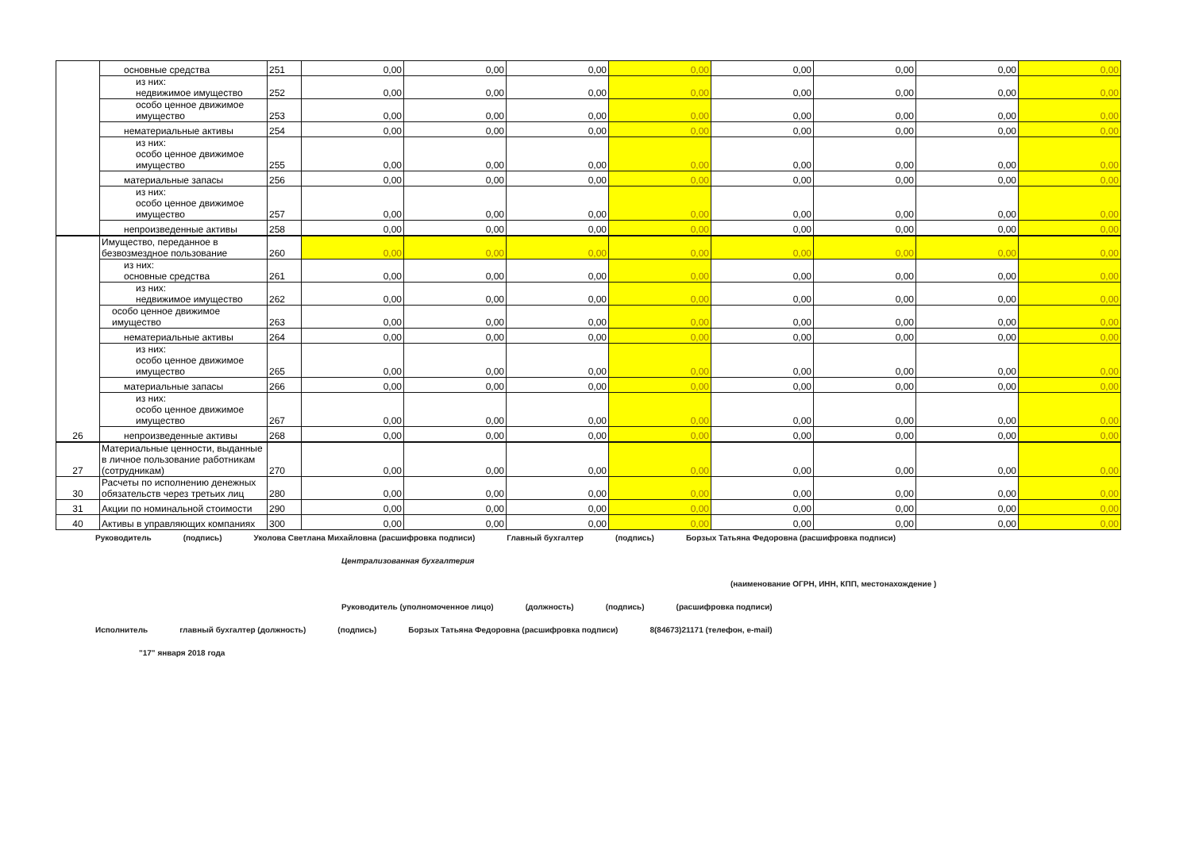| | основные средства | 251 | 0,00 | 0,00 | 0,00 | 0,00 | 0,00 | 0,00 | 0,00 | 0,00 |
| | из них: недвижимое имущество | 252 | 0,00 | 0,00 | 0,00 | 0,00 | 0,00 | 0,00 | 0,00 | 0,00 |
| | особо ценное движимое имущество | 253 | 0,00 | 0,00 | 0,00 | 0,00 | 0,00 | 0,00 | 0,00 | 0,00 |
| | нематериальные активы | 254 | 0,00 | 0,00 | 0,00 | 0,00 | 0,00 | 0,00 | 0,00 | 0,00 |
| | из них: особо ценное движимое имущество | 255 | 0,00 | 0,00 | 0,00 | 0,00 | 0,00 | 0,00 | 0,00 | 0,00 |
| | материальные запасы | 256 | 0,00 | 0,00 | 0,00 | 0,00 | 0,00 | 0,00 | 0,00 | 0,00 |
| | из них: особо ценное движимое имущество | 257 | 0,00 | 0,00 | 0,00 | 0,00 | 0,00 | 0,00 | 0,00 | 0,00 |
| | непроизведенные активы | 258 | 0,00 | 0,00 | 0,00 | 0,00 | 0,00 | 0,00 | 0,00 | 0,00 |
| 26 | Имущество, переданное в безвозмездное пользование | 260 | 0,00 | 0,00 | 0,00 | 0,00 | 0,00 | 0,00 | 0,00 | 0,00 |
| | из них: основные средства | 261 | 0,00 | 0,00 | 0,00 | 0,00 | 0,00 | 0,00 | 0,00 | 0,00 |
| | из них: недвижимое имущество | 262 | 0,00 | 0,00 | 0,00 | 0,00 | 0,00 | 0,00 | 0,00 | 0,00 |
| | особо ценное движимое имущество | 263 | 0,00 | 0,00 | 0,00 | 0,00 | 0,00 | 0,00 | 0,00 | 0,00 |
| | нематериальные активы | 264 | 0,00 | 0,00 | 0,00 | 0,00 | 0,00 | 0,00 | 0,00 | 0,00 |
| | из них: особо ценное движимое имущество | 265 | 0,00 | 0,00 | 0,00 | 0,00 | 0,00 | 0,00 | 0,00 | 0,00 |
| | материальные запасы | 266 | 0,00 | 0,00 | 0,00 | 0,00 | 0,00 | 0,00 | 0,00 | 0,00 |
| | из них: особо ценное движимое имущество | 267 | 0,00 | 0,00 | 0,00 | 0,00 | 0,00 | 0,00 | 0,00 | 0,00 |
| | непроизведенные активы | 268 | 0,00 | 0,00 | 0,00 | 0,00 | 0,00 | 0,00 | 0,00 | 0,00 |
| 27 | Материальные ценности, выданные в личное пользование работникам (сотрудникам) | 270 | 0,00 | 0,00 | 0,00 | 0,00 | 0,00 | 0,00 | 0,00 | 0,00 |
| 30 | Расчеты по исполнению денежных обязательств через третьих лиц | 280 | 0,00 | 0,00 | 0,00 | 0,00 | 0,00 | 0,00 | 0,00 | 0,00 |
| 31 | Акции по номинальной стоимости | 290 | 0,00 | 0,00 | 0,00 | 0,00 | 0,00 | 0,00 | 0,00 | 0,00 |
| 40 | Активы в управляющих компаниях | 300 | 0,00 | 0,00 | 0,00 | 0,00 | 0,00 | 0,00 | 0,00 | 0,00 |
Руководитель (подпись) Уколова Светлана Михайловна (расшифровка подписи) Главный бухгалтер (подпись) Борзых Татьяна Федоровна (расшифровка подписи)
Централизованная бухгалтерия
(наименование ОГРН, ИНН, КПП, местонахождение )
Руководитель (уполномоченное лицо) (должность) (подпись) (расшифровка подписи)
Исполнитель главный бухгалтер (должность) (подпись) Борзых Татьяна Федоровна (расшифровка подписи) 8(84673)21171 (телефон, e-mail)
"17" января 2018 года